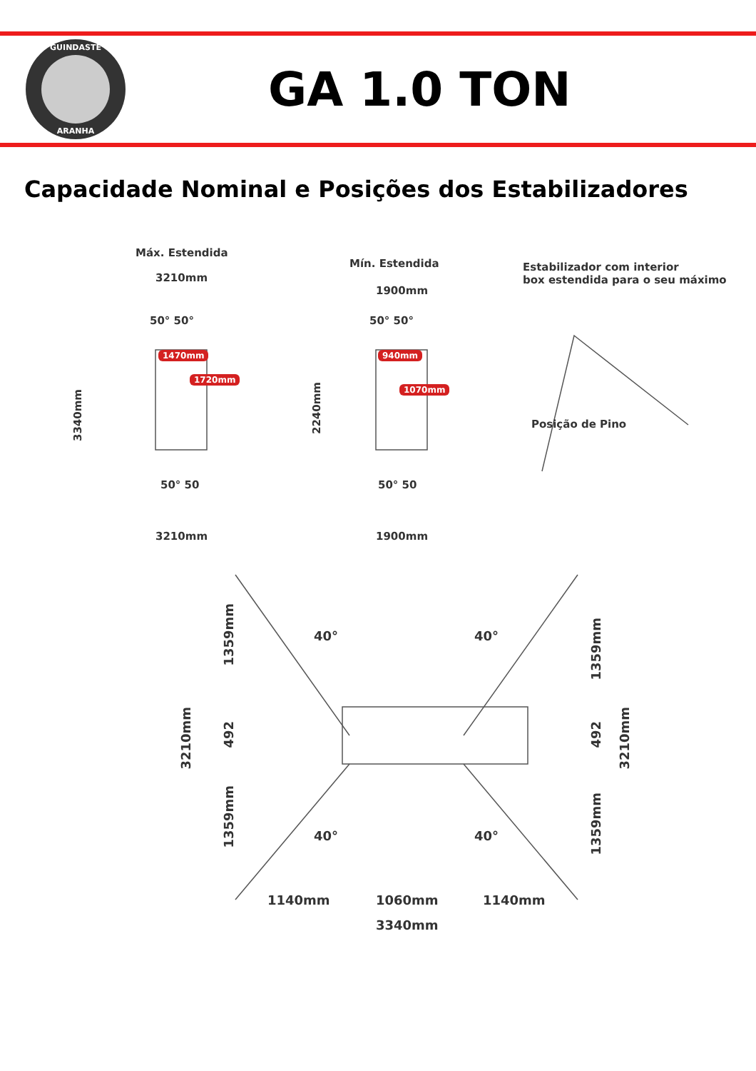GUINDASTE
ARANHA
GA 1.0 TON
Capacidade Nominal e Posições dos Estabilizadores
Máx. Estendida
3210mm
50° 50°
1470mm
1720mm
3340mm
50° 50
3210mm
Mín. Estendida
1900mm
50° 50°
940mm
1070mm
2240mm
50° 50
1900mm
Estabilizador com interior
box estendida para o seu máximo
Posição de Pino
1359mm
492
1359mm
3210mm
40° 40°
40° 40°
1359mm
492
1359mm
3210mm
1140mm 1060mm 1140mm
3340mm